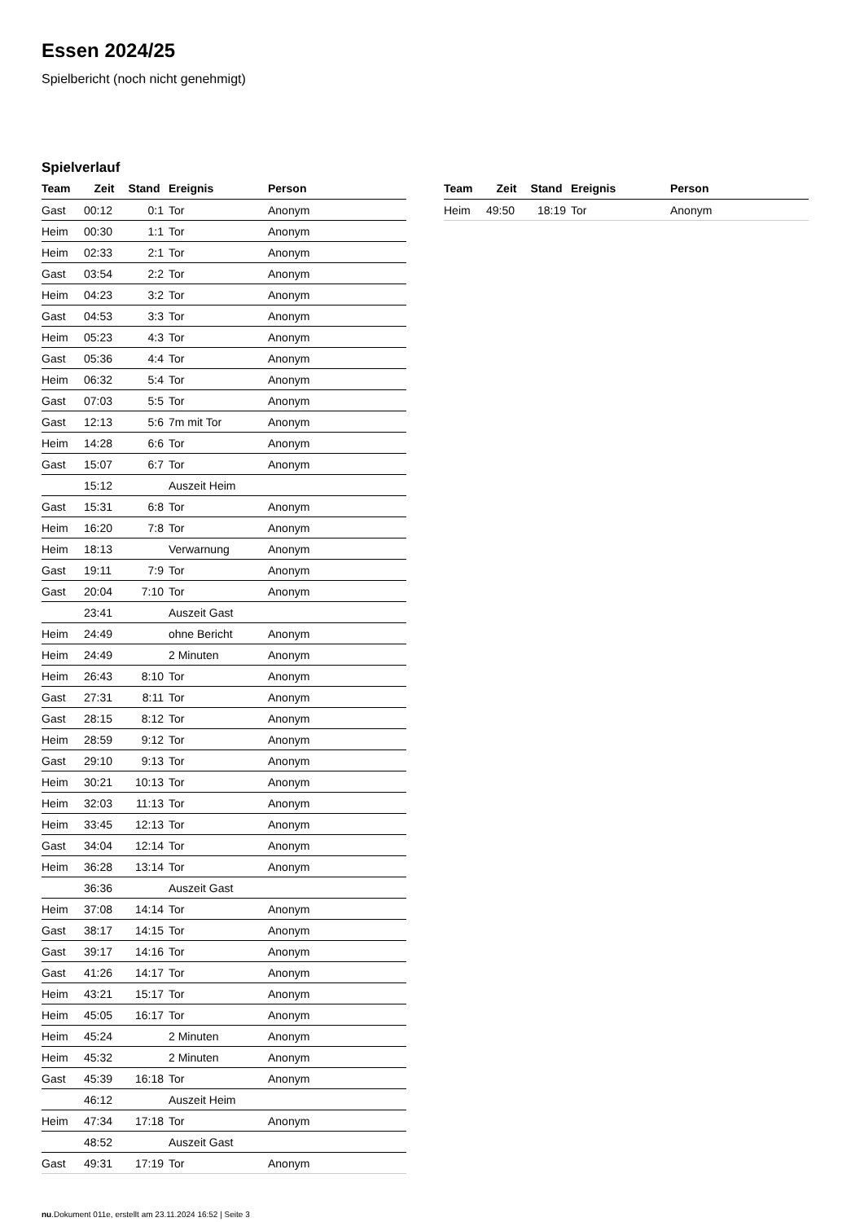Essen 2024/25
Spielbericht (noch nicht genehmigt)
Spielverlauf
| Team | Zeit | Stand | Ereignis | Person |
| --- | --- | --- | --- | --- |
| Gast | 00:12 | 0:1 | Tor | Anonym |
| Heim | 00:30 | 1:1 | Tor | Anonym |
| Heim | 02:33 | 2:1 | Tor | Anonym |
| Gast | 03:54 | 2:2 | Tor | Anonym |
| Heim | 04:23 | 3:2 | Tor | Anonym |
| Gast | 04:53 | 3:3 | Tor | Anonym |
| Heim | 05:23 | 4:3 | Tor | Anonym |
| Gast | 05:36 | 4:4 | Tor | Anonym |
| Heim | 06:32 | 5:4 | Tor | Anonym |
| Gast | 07:03 | 5:5 | Tor | Anonym |
| Gast | 12:13 | 5:6 | 7m mit Tor | Anonym |
| Heim | 14:28 | 6:6 | Tor | Anonym |
| Gast | 15:07 | 6:7 | Tor | Anonym |
| | 15:12 | | Auszeit Heim | |
| Gast | 15:31 | 6:8 | Tor | Anonym |
| Heim | 16:20 | 7:8 | Tor | Anonym |
| Heim | 18:13 | | Verwarnung | Anonym |
| Gast | 19:11 | 7:9 | Tor | Anonym |
| Gast | 20:04 | 7:10 | Tor | Anonym |
| | 23:41 | | Auszeit Gast | |
| Heim | 24:49 | | ohne Bericht | Anonym |
| Heim | 24:49 | | 2 Minuten | Anonym |
| Heim | 26:43 | 8:10 | Tor | Anonym |
| Gast | 27:31 | 8:11 | Tor | Anonym |
| Gast | 28:15 | 8:12 | Tor | Anonym |
| Heim | 28:59 | 9:12 | Tor | Anonym |
| Gast | 29:10 | 9:13 | Tor | Anonym |
| Heim | 30:21 | 10:13 | Tor | Anonym |
| Heim | 32:03 | 11:13 | Tor | Anonym |
| Heim | 33:45 | 12:13 | Tor | Anonym |
| Gast | 34:04 | 12:14 | Tor | Anonym |
| Heim | 36:28 | 13:14 | Tor | Anonym |
| | 36:36 | | Auszeit Gast | |
| Heim | 37:08 | 14:14 | Tor | Anonym |
| Gast | 38:17 | 14:15 | Tor | Anonym |
| Gast | 39:17 | 14:16 | Tor | Anonym |
| Gast | 41:26 | 14:17 | Tor | Anonym |
| Heim | 43:21 | 15:17 | Tor | Anonym |
| Heim | 45:05 | 16:17 | Tor | Anonym |
| Heim | 45:24 | | 2 Minuten | Anonym |
| Heim | 45:32 | | 2 Minuten | Anonym |
| Gast | 45:39 | 16:18 | Tor | Anonym |
| | 46:12 | | Auszeit Heim | |
| Heim | 47:34 | 17:18 | Tor | Anonym |
| | 48:52 | | Auszeit Gast | |
| Gast | 49:31 | 17:19 | Tor | Anonym |
| Team | Zeit | Stand | Ereignis | Person |
| --- | --- | --- | --- | --- |
| Heim | 49:50 | 18:19 | Tor | Anonym |
nu.Dokument 011e, erstellt am 23.11.2024 16:52 | Seite 3